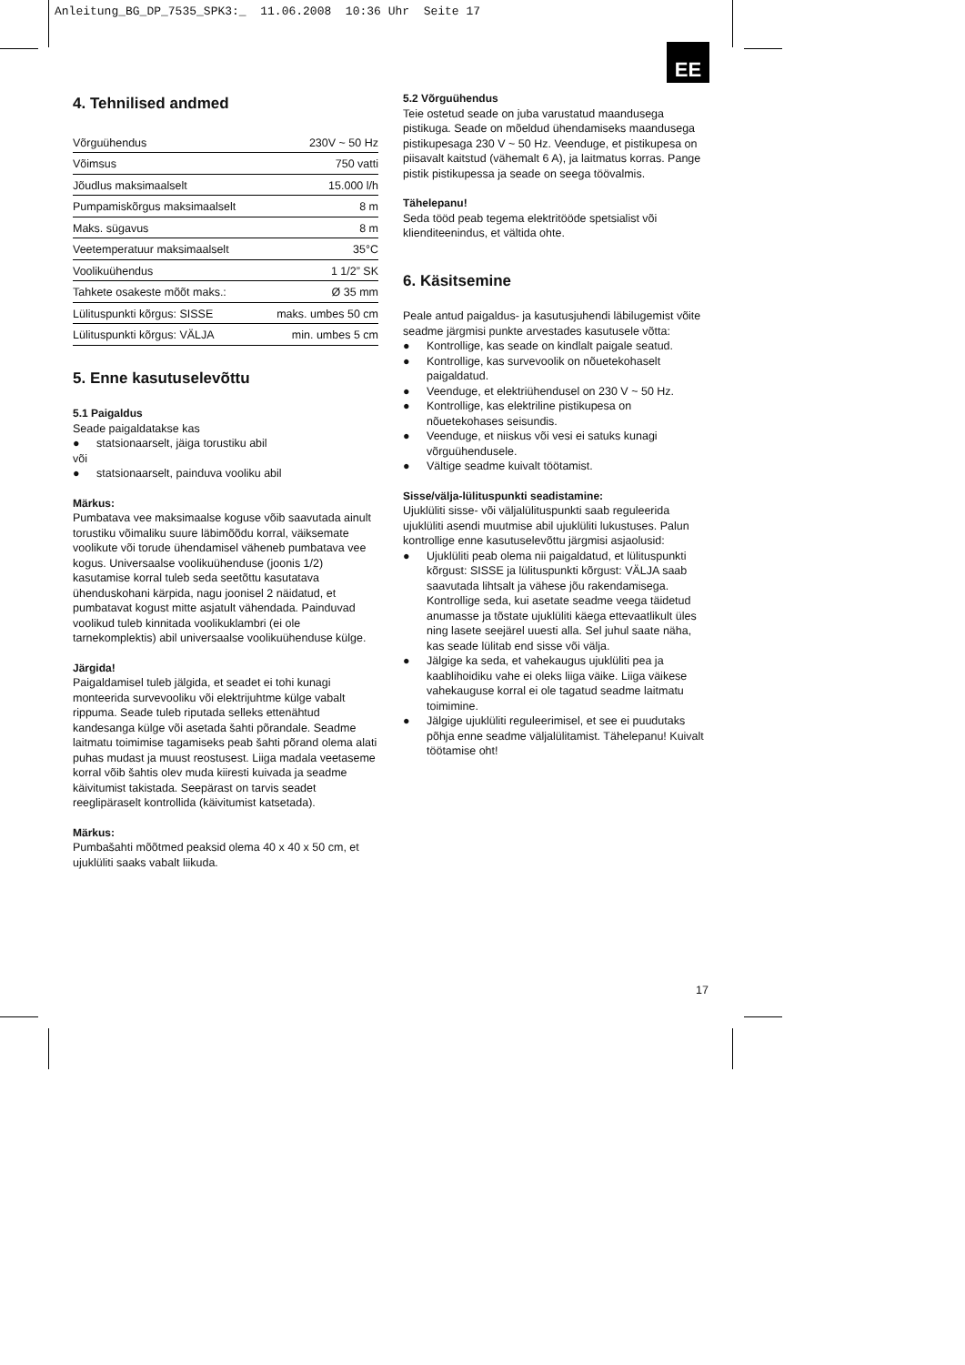Anleitung_BG_DP_7535_SPK3:_ 11.06.2008 10:36 Uhr Seite 17
EE
4. Tehnilised andmed
| Võrguühendus | 230V ~ 50 Hz |
| Võimsus | 750 vatti |
| Jõudlus maksimaalselt | 15.000 l/h |
| Pumpamiskõrgus maksimaalselt | 8 m |
| Maks. sügavus | 8 m |
| Veetemperatuur maksimaalselt | 35°C |
| Voolikuühendus | 1 1/2” SK |
| Tahkete osakeste mõõt maks.: | Ø 35 mm |
| Lülituspunkti kõrgus: SISSE | maks. umbes 50 cm |
| Lülituspunkti kõrgus: VÄLJA | min. umbes 5 cm |
5. Enne kasutuselevõttu
5.1 Paigaldus
Seade paigaldatakse kas
● statsionaarselt, jäiga torustiku abil
või
● statsionaarselt, painduva vooliku abil
Märkus:
Pumbatava vee maksimaalse koguse võib saavutada ainult torustiku võimaliku suure läbimõõdu korral, väiksemate voolikute või torude ühendamisel väheneb pumbatava vee kogus. Universaalse voolikuühenduse (joonis 1/2) kasutamise korral tuleb seda seetõttu kasutatava ühenduskohani kärpida, nagu joonisel 2 näidatud, et pumbatavat kogust mitte asjatult vähendada. Painduvad voolikud tuleb kinnitada voolikuklambri (ei ole tarnekomplektis) abil universaalse voolikuühenduse külge.
Järgida!
Paigaldamisel tuleb jälgida, et seadet ei tohi kunagi monteerida survevooliku või elektrijuhtme külge vabalt rippuma. Seade tuleb riputada selleks ettenähtud kandesanga külge või asetada šahti põrandale. Seadme laitmatu toimimise tagamiseks peab šahti põrand olema alati puhas mudast ja muust reostusest. Liiga madala veetaseme korral võib šahtis olev muda kiiresti kuivada ja seadme käivitumist takistada. Seepärast on tarvis seadet reeglipäraselt kontrollida (käivitumist katsetada).
Märkus:
Pumbašahti mõõtmed peaksid olema 40 x 40 x 50 cm, et ujuklüliti saaks vabalt liikuda.
5.2 Võrguühendus
Teie ostetud seade on juba varustatud maandusega pistikuga. Seade on mõeldud ühendamiseks maandusega pistikupesaga 230 V ~ 50 Hz. Veenduge, et pistikupesa on piisavalt kaitstud (vähemalt 6 A), ja laitmatus korras. Pange pistik pistikupessa ja seade on seega töövalmis.
Tähelepanu!
Seda tööd peab tegema elektritööde spetsialist või klienditeenindus, et vältida ohte.
6. Käsitsemine
Peale antud paigaldus- ja kasutusjuhendi läbilugemist võite seadme järgmisi punkte arvestades kasutusele võtta:
● Kontrollige, kas seade on kindlalt paigale seatud.
● Kontrollige, kas survevoolik on nõuetekohaselt paigaldatud.
● Veenduge, et elektriühendusel on 230 V ~ 50 Hz.
● Kontrollige, kas elektriline pistikupesa on nõuetekohases seisundis.
● Veenduge, et niiskus või vesi ei satuks kunagi võrguühendusele.
● Vältige seadme kuivalt töötamist.
Sisse/välja-lülituspunkti seadistamine:
Ujuklüliti sisse- või väljalülituspunkti saab reguleerida ujuklüliti asendi muutmise abil ujuklüliti lukustuses. Palun kontrollige enne kasutuselevõttu järgmisi asjaolusid:
● Ujuklüliti peab olema nii paigaldatud, et lülituspunkti kõrgust: SISSE ja lülituspunkti kõrgust: VÄLJA saab saavutada lihtsalt ja vähese jõu rakendamisega. Kontrollige seda, kui asetate seadme veega täidetud anumasse ja tõstate ujuklüliti käega ettevaatlikult üles ning lasete seejärel uuesti alla. Sel juhul saate näha, kas seade lülitab end sisse või välja.
● Jälgige ka seda, et vahekaugus ujuklüliti pea ja kaablihoidiku vahe ei oleks liiga väike. Liiga väikese vahekauguse korral ei ole tagatud seadme laitmatu toimimine.
● Jälgige ujuklüliti reguleerimisel, et see ei puudutaks põhja enne seadme väljalülitamist. Tähelepanu! Kuivalt töötamise oht!
17